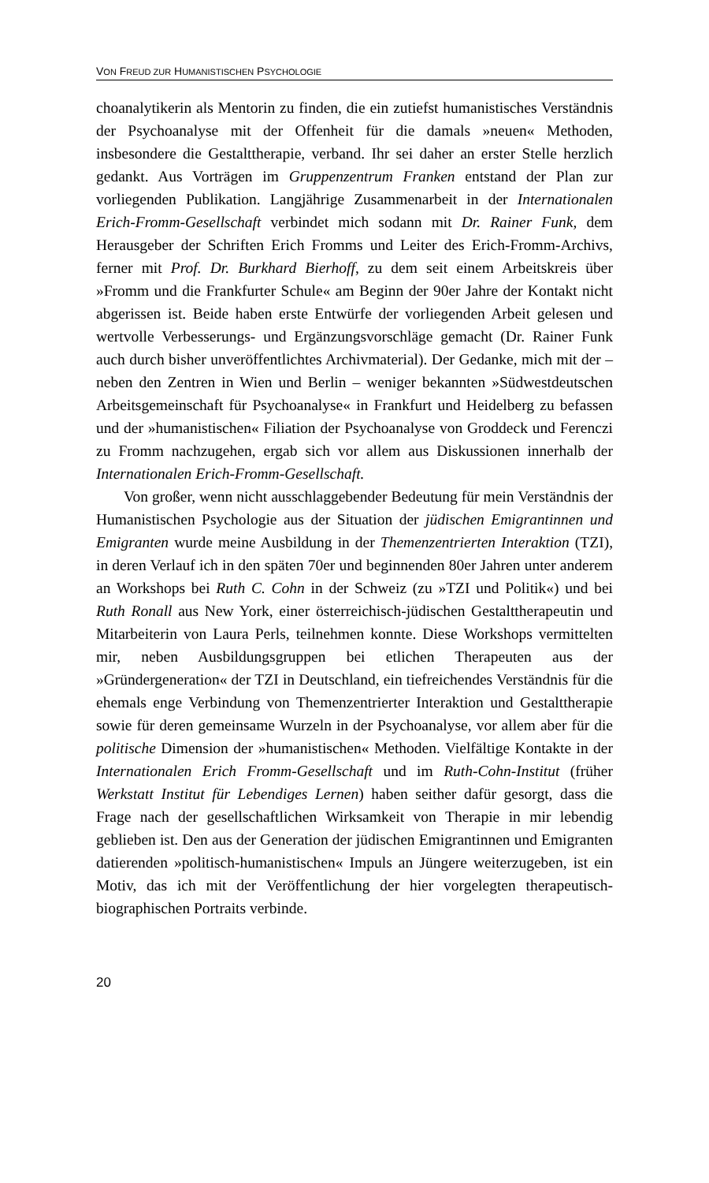VON FREUD ZUR HUMANISTISCHEN PSYCHOLOGIE
choanalytikerin als Mentorin zu finden, die ein zutiefst humanistisches Verständnis der Psychoanalyse mit der Offenheit für die damals »neuen« Methoden, insbesondere die Gestalttherapie, verband. Ihr sei daher an erster Stelle herzlich gedankt. Aus Vorträgen im Gruppenzentrum Franken entstand der Plan zur vorliegenden Publikation. Langjährige Zusammenarbeit in der Internationalen Erich-Fromm-Gesellschaft verbindet mich sodann mit Dr. Rainer Funk, dem Herausgeber der Schriften Erich Fromms und Leiter des Erich-Fromm-Archivs, ferner mit Prof. Dr. Burkhard Bierhoff, zu dem seit einem Arbeitskreis über »Fromm und die Frankfurter Schule« am Beginn der 90er Jahre der Kontakt nicht abgerissen ist. Beide haben erste Entwürfe der vorliegenden Arbeit gelesen und wertvolle Verbesserungs- und Ergänzungsvorschläge gemacht (Dr. Rainer Funk auch durch bisher unveröffentlichtes Archivmaterial). Der Gedanke, mich mit der – neben den Zentren in Wien und Berlin – weniger bekannten »Südwestdeutschen Arbeitsgemeinschaft für Psychoanalyse« in Frankfurt und Heidelberg zu befassen und der »humanistischen« Filiation der Psychoanalyse von Groddeck und Ferenczi zu Fromm nachzugehen, ergab sich vor allem aus Diskussionen innerhalb der Internationalen Erich-Fromm-Gesellschaft.
Von großer, wenn nicht ausschlaggebender Bedeutung für mein Verständnis der Humanistischen Psychologie aus der Situation der jüdischen Emigrantinnen und Emigranten wurde meine Ausbildung in der Themenzentrierten Interaktion (TZI), in deren Verlauf ich in den späten 70er und beginnenden 80er Jahren unter anderem an Workshops bei Ruth C. Cohn in der Schweiz (zu »TZI und Politik«) und bei Ruth Ronall aus New York, einer österreichisch-jüdischen Gestalttherapeutin und Mitarbeiterin von Laura Perls, teilnehmen konnte. Diese Workshops vermittelten mir, neben Ausbildungsgruppen bei etlichen Therapeuten aus der »Gründergeneration« der TZI in Deutschland, ein tiefreichendes Verständnis für die ehemals enge Verbindung von Themenzentrierter Interaktion und Gestalttherapie sowie für deren gemeinsame Wurzeln in der Psychoanalyse, vor allem aber für die politische Dimension der »humanistischen« Methoden. Vielfältige Kontakte in der Internationalen Erich Fromm-Gesellschaft und im Ruth-Cohn-Institut (früher Werkstatt Institut für Lebendiges Lernen) haben seither dafür gesorgt, dass die Frage nach der gesellschaftlichen Wirksamkeit von Therapie in mir lebendig geblieben ist. Den aus der Generation der jüdischen Emigrantinnen und Emigranten datierenden »politisch-humanistischen« Impuls an Jüngere weiterzugeben, ist ein Motiv, das ich mit der Veröffentlichung der hier vorgelegten therapeutisch-biographischen Portraits verbinde.
20